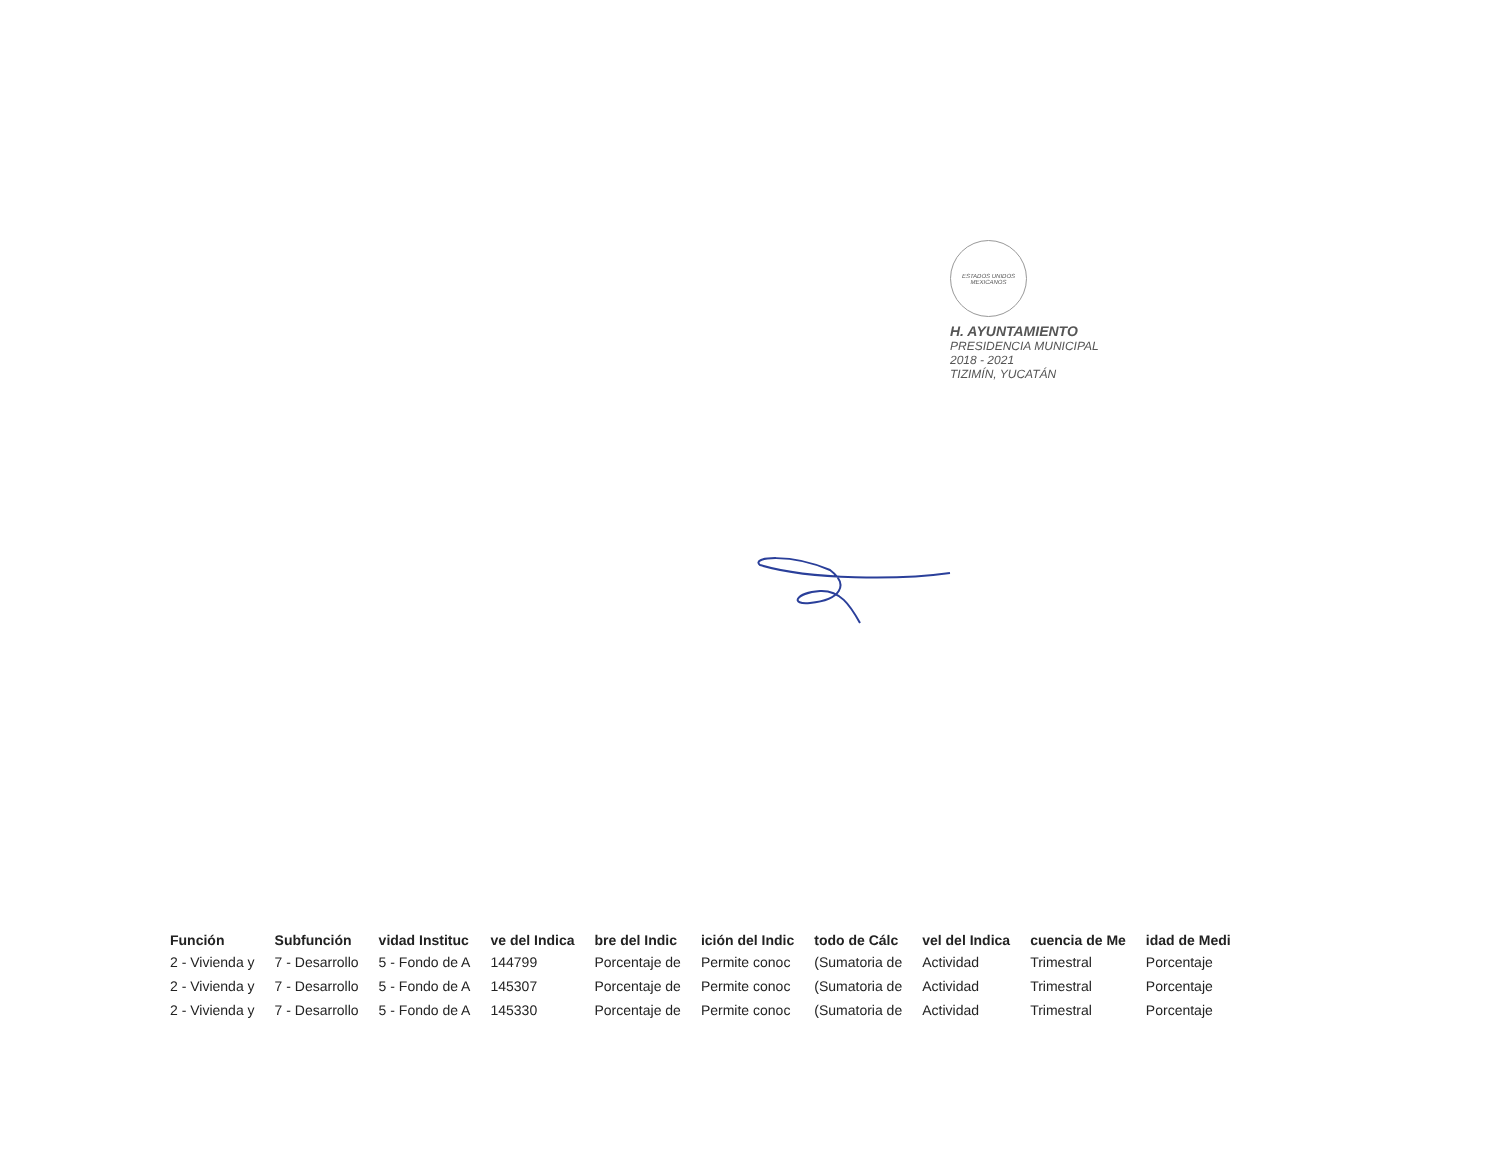ESTADOS UNIDOS MEXICANOS
H. AYUNTAMIENTO
PRESIDENCIA MUNICIPAL
2018 - 2021
TIZIMÍN, YUCATÁN
| Función | Subfunción | vidad Instituc | ve del Indica | bre del Indic | ición del Indic | todo de Cálc | vel del Indica | cuencia de Me | idad de Medi |
| --- | --- | --- | --- | --- | --- | --- | --- | --- | --- |
| 2 - Vivienda y | 7 - Desarrollo | 5 - Fondo de A | 144799 | Porcentaje de | Permite conoc | (Sumatoria de | Actividad | Trimestral | Porcentaje |
| 2 - Vivienda y | 7 - Desarrollo | 5 - Fondo de A | 145307 | Porcentaje de | Permite conoc | (Sumatoria de | Actividad | Trimestral | Porcentaje |
| 2 - Vivienda y | 7 - Desarrollo | 5 - Fondo de A | 145330 | Porcentaje de | Permite conoc | (Sumatoria de | Actividad | Trimestral | Porcentaje |